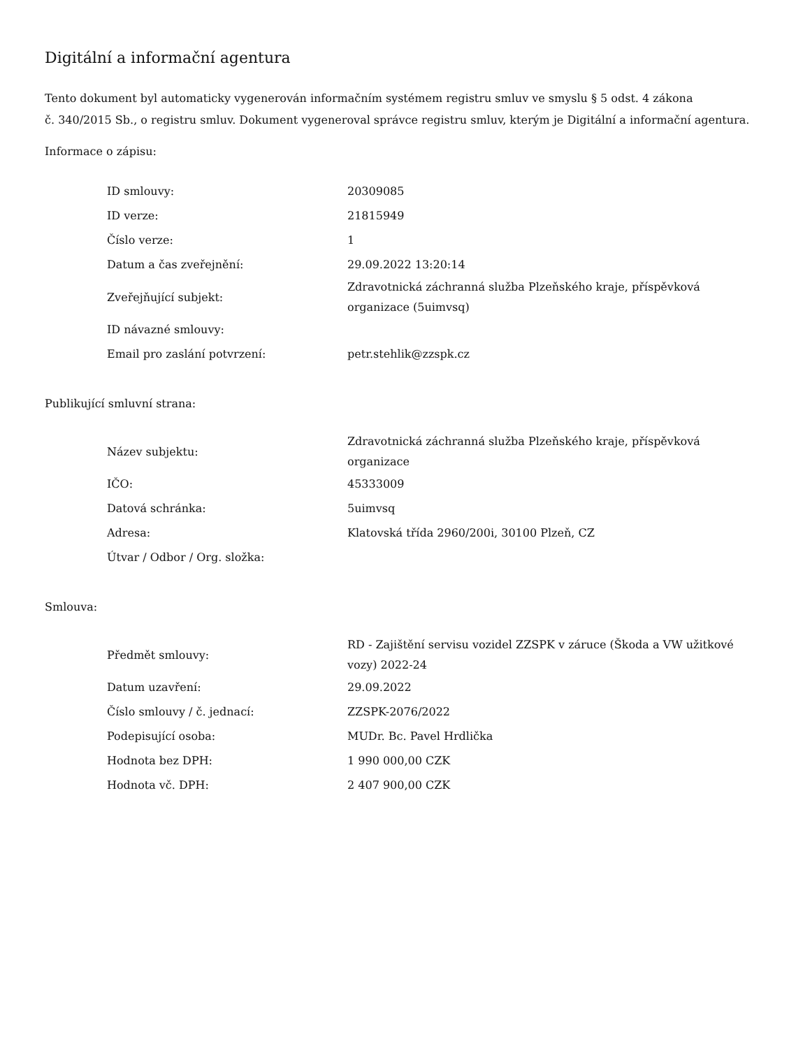Digitální a informační agentura
Tento dokument byl automaticky vygenerován informačním systémem registru smluv ve smyslu § 5 odst. 4 zákona
č. 340/2015 Sb., o registru smluv. Dokument vygeneroval správce registru smluv, kterým je Digitální a informační agentura.
Informace o zápisu:
| ID smlouvy: | 20309085 |
| ID verze: | 21815949 |
| Číslo verze: | 1 |
| Datum a čas zveřejnění: | 29.09.2022 13:20:14 |
| Zveřejňující subjekt: | Zdravotnická záchranná služba Plzeňského kraje, příspěvková organizace (5uimvsq) |
| ID návazné smlouvy: | |
| Email pro zaslání potvrzení: | petr.stehlik@zzspk.cz |
Publikující smluvní strana:
| Název subjektu: | Zdravotnická záchranná služba Plzeňského kraje, příspěvková organizace |
| IČO: | 45333009 |
| Datová schránka: | 5uimvsq |
| Adresa: | Klatovská třída 2960/200i, 30100 Plzeň, CZ |
| Útvar / Odbor / Org. složka: | |
Smlouva:
| Předmět smlouvy: | RD - Zajištění servisu vozidel ZZSPK v záruce (Škoda a VW užitkové vozy) 2022-24 |
| Datum uzavření: | 29.09.2022 |
| Číslo smlouvy / č. jednací: | ZZSPK-2076/2022 |
| Podepisující osoba: | MUDr. Bc. Pavel Hrdlička |
| Hodnota bez DPH: | 1 990 000,00 CZK |
| Hodnota vč. DPH: | 2 407 900,00 CZK |